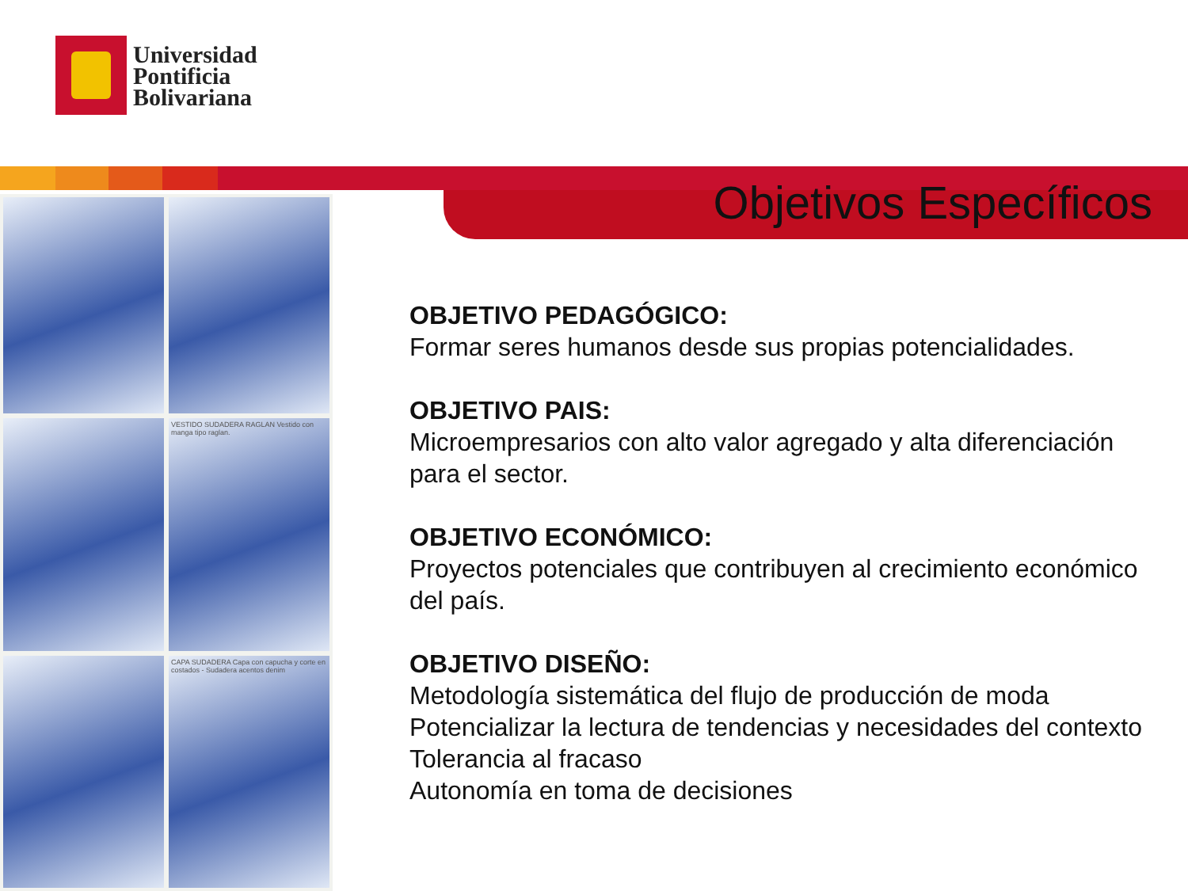Universidad
Pontificia
Bolivariana
Objetivos Específicos
VESTIDO SUDADERA RAGLAN Vestido con manga tipo raglan.
CAPA SUDADERA Capa con capucha y corte en costados - Sudadera acentos denim
OBJETIVO PEDAGÓGICO:
Formar seres humanos desde sus propias potencialidades.
OBJETIVO PAIS:
Microempresarios con alto valor agregado y alta diferenciación para el sector.
OBJETIVO ECONÓMICO:
Proyectos potenciales que contribuyen al crecimiento económico del país.
OBJETIVO DISEÑO:
Metodología sistemática del flujo de producción de moda
Potencializar la lectura de tendencias y necesidades del contexto
Tolerancia al fracaso
Autonomía en toma de decisiones